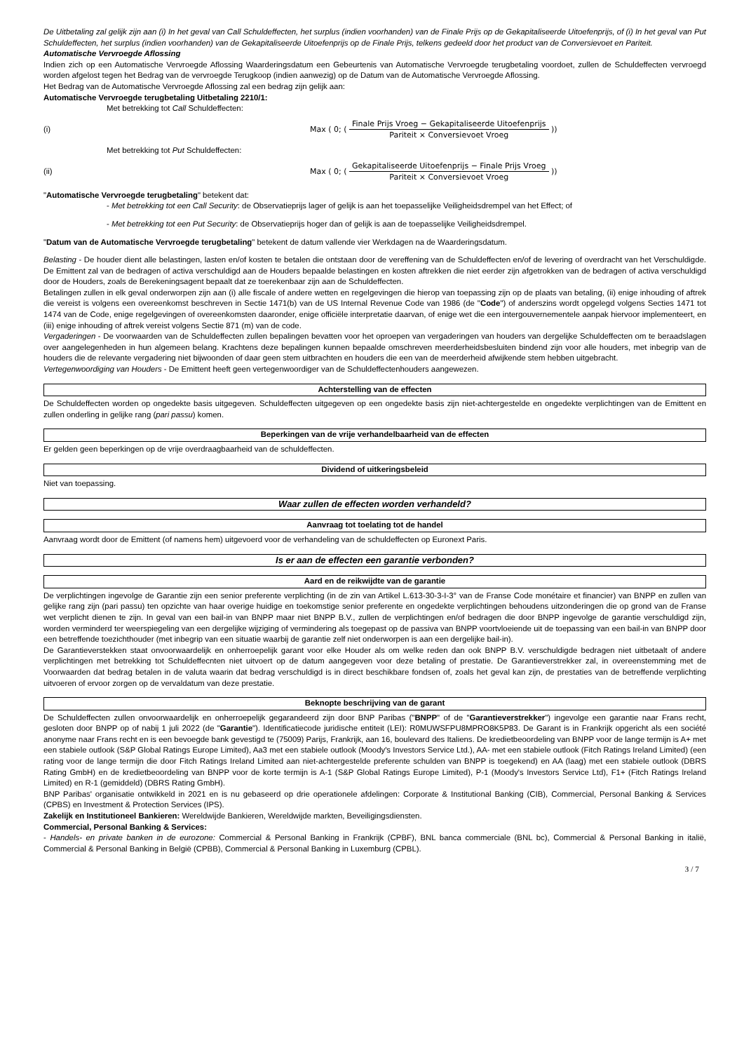De Uitbetaling zal gelijk zijn aan (i) In het geval van Call Schuldeffecten, het surplus (indien voorhanden) van de Finale Prijs op de Gekapitaliseerde Uitoefenprijs, of (i) In het geval van Put Schuldeffecten, het surplus (indien voorhanden) van de Gekapitaliseerde Uitoefenprijs op de Finale Prijs, telkens gedeeld door het product van de Conversievoet en Pariteit.
Automatische Vervroegde Aflossing
Indien zich op een Automatische Vervroegde Aflossing Waarderingsdatum een Gebeurtenis van Automatische Vervroegde terugbetaling voordoet, zullen de Schuldeffecten vervroegd worden afgelost tegen het Bedrag van de vervroegde Terugkoop (indien aanwezig) op de Datum van de Automatische Vervroegde Aflossing.
Het Bedrag van de Automatische Vervroegde Aflossing zal een bedrag zijn gelijk aan:
Automatische Vervroegde terugbetaling Uitbetaling 2210/1:
Met betrekking tot Call Schuldeffecten:
(i)
Max ( 0; ( Finale Prijs Vroeg − Gekapitaliseerde Uitoefenprijs Pariteit × Conversievoet Vroeg ))
Met betrekking tot Put Schuldeffecten:
(ii)
Max ( 0; ( Gekapitaliseerde Uitoefenprijs − Finale Prijs Vroeg Pariteit × Conversievoet Vroeg ))
"Automatische Vervroegde terugbetaling" betekent dat:
- Met betrekking tot een Call Security: de Observatieprijs lager of gelijk is aan het toepasselijke Veiligheidsdrempel van het Effect; of
- Met betrekking tot een Put Security: de Observatieprijs hoger dan of gelijk is aan de toepasselijke Veiligheidsdrempel.
"Datum van de Automatische Vervroegde terugbetaling" betekent de datum vallende vier Werkdagen na de Waarderingsdatum.
Belasting - De houder dient alle belastingen, lasten en/of kosten te betalen die ontstaan door de vereffening van de Schuldeffecten en/of de levering of overdracht van het Verschuldigde. De Emittent zal van de bedragen of activa verschuldigd aan de Houders bepaalde belastingen en kosten aftrekken die niet eerder zijn afgetrokken van de bedragen of activa verschuldigd door de Houders, zoals de Berekeningsagent bepaalt dat ze toerekenbaar zijn aan de Schuldeffecten.
Betalingen zullen in elk geval onderworpen zijn aan (i) alle fiscale of andere wetten en regelgevingen die hierop van toepassing zijn op de plaats van betaling, (ii) enige inhouding of aftrek die vereist is volgens een overeenkomst beschreven in Sectie 1471(b) van de US Internal Revenue Code van 1986 (de "Code") of anderszins wordt opgelegd volgens Secties 1471 tot 1474 van de Code, enige regelgevingen of overeenkomsten daaronder, enige officiële interpretatie daarvan, of enige wet die een intergouvernementele aanpak hiervoor implementeert, en (iii) enige inhouding of aftrek vereist volgens Sectie 871 (m) van de code.
Vergaderingen - De voorwaarden van de Schuldeffecten zullen bepalingen bevatten voor het oproepen van vergaderingen van houders van dergelijke Schuldeffecten om te beraadslagen over aangelegenheden in hun algemeen belang. Krachtens deze bepalingen kunnen bepaalde omschreven meerderheidsbesluiten bindend zijn voor alle houders, met inbegrip van de houders die de relevante vergadering niet bijwoonden of daar geen stem uitbrachten en houders die een van de meerderheid afwijkende stem hebben uitgebracht.
Vertegenwoordiging van Houders - De Emittent heeft geen vertegenwoordiger van de Schuldeffectenhouders aangewezen.
Achterstelling van de effecten
De Schuldeffecten worden op ongedekte basis uitgegeven. Schuldeffecten uitgegeven op een ongedekte basis zijn niet-achtergestelde en ongedekte verplichtingen van de Emittent en zullen onderling in gelijke rang (pari passu) komen.
Beperkingen van de vrije verhandelbaarheid van de effecten
Er gelden geen beperkingen op de vrije overdraagbaarheid van de schuldeffecten.
Dividend of uitkeringsbeleid
Niet van toepassing.
Waar zullen de effecten worden verhandeld?
Aanvraag tot toelating tot de handel
Aanvraag wordt door de Emittent (of namens hem) uitgevoerd voor de verhandeling van de schuldeffecten op Euronext Paris.
Is er aan de effecten een garantie verbonden?
Aard en de reikwijdte van de garantie
De verplichtingen ingevolge de Garantie zijn een senior preferente verplichting (in de zin van Artikel L.613-30-3-I-3° van de Franse Code monétaire et financier) van BNPP en zullen van gelijke rang zijn (pari passu) ten opzichte van haar overige huidige en toekomstige senior preferente en ongedekte verplichtingen behoudens uitzonderingen die op grond van de Franse wet verplicht dienen te zijn. In geval van een bail-in van BNPP maar niet BNPP B.V., zullen de verplichtingen en/of bedragen die door BNPP ingevolge de garantie verschuldigd zijn, worden verminderd ter weerspiegeling van een dergelijke wijziging of vermindering als toegepast op de passiva van BNPP voortvloeiende uit de toepassing van een bail-in van BNPP door een betreffende toezichthouder (met inbegrip van een situatie waarbij de garantie zelf niet onderworpen is aan een dergelijke bail-in).
De Garantieverstekken staat onvoorwaardelijk en onherroepelijk garant voor elke Houder als om welke reden dan ook BNPP B.V. verschuldigde bedragen niet uitbetaalt of andere verplichtingen met betrekking tot Schuldeffecnten niet uitvoert op de datum aangegeven voor deze betaling of prestatie. De Garantieverstrekker zal, in overeenstemming met de Voorwaarden dat bedrag betalen in de valuta waarin dat bedrag verschuldigd is in direct beschikbare fondsen of, zoals het geval kan zijn, de prestaties van de betreffende verplichting uitvoeren of ervoor zorgen op de vervaldatum van deze prestatie.
Beknopte beschrijving van de garant
De Schuldeffecten zullen onvoorwaardelijk en onherroepelijk gegarandeerd zijn door BNP Paribas ("BNPP" of de "Garantieverstrekker") ingevolge een garantie naar Frans recht, gesloten door BNPP op of nabij 1 juli 2022 (de "Garantie"). Identificatiecode juridische entiteit (LEI): R0MUWSFPU8MPRO8K5P83. De Garant is in Frankrijk opgericht als een société anonyme naar Frans recht en is een bevoegde bank gevestigd te (75009) Parijs, Frankrijk, aan 16, boulevard des Italiens. De kredietbeoordeling van BNPP voor de lange termijn is A+ met een stabiele outlook (S&P Global Ratings Europe Limited), Aa3 met een stabiele outlook (Moody's Investors Service Ltd.), AA- met een stabiele outlook (Fitch Ratings Ireland Limited) (een rating voor de lange termijn die door Fitch Ratings Ireland Limited aan niet-achtergestelde preferente schulden van BNPP is toegekend) en AA (laag) met een stabiele outlook (DBRS Rating GmbH) en de kredietbeoordeling van BNPP voor de korte termijn is A-1 (S&P Global Ratings Europe Limited), P-1 (Moody's Investors Service Ltd), F1+ (Fitch Ratings Ireland Limited) en R-1 (gemiddeld) (DBRS Rating GmbH).
BNP Paribas' organisatie ontwikkeld in 2021 en is nu gebaseerd op drie operationele afdelingen: Corporate & Institutional Banking (CIB), Commercial, Personal Banking & Services (CPBS) en Investment & Protection Services (IPS).
Zakelijk en Institutioneel Bankieren: Wereldwijde Bankieren, Wereldwijde markten, Beveiligingsdiensten.
Commercial, Personal Banking & Services:
- Handels- en private banken in de eurozone: Commercial & Personal Banking in Frankrijk (CPBF), BNL banca commerciale (BNL bc), Commercial & Personal Banking in italië, Commercial & Personal Banking in België (CPBB), Commercial & Personal Banking in Luxemburg (CPBL).
3 / 7